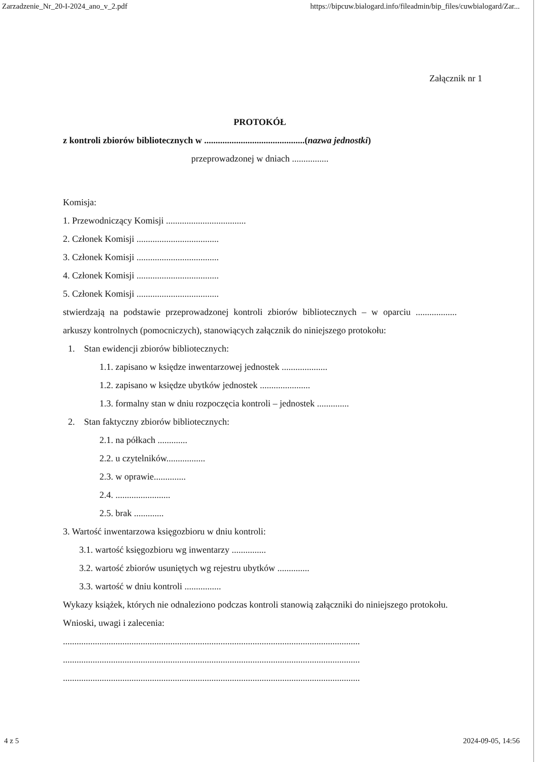Zarzadzenie_Nr_20-I-2024_ano_v_2.pdf https://bipcuw.bialogard.info/fileadmin/bip_files/cuwbialogard/Zar...
Załącznik nr 1
PROTOKÓŁ
z kontroli zbiorów bibliotecznych w ............................................(nazwa jednostki)
przeprowadzonej w dniach ................
Komisja:
1. Przewodniczący Komisji ...................................
2. Członek Komisji ....................................
3. Członek Komisji ....................................
4. Członek Komisji ....................................
5. Członek Komisji ....................................
stwierdzają na podstawie przeprowadzonej kontroli zbiorów bibliotecznych – w oparciu .................. arkuszy kontrolnych (pomocniczych), stanowiących załącznik do niniejszego protokołu:
1. Stan ewidencji zbiorów bibliotecznych:
1.1. zapisano w księdze inwentarzowej jednostek ....................
1.2. zapisano w księdze ubytków jednostek ......................
1.3. formalny stan w dniu rozpoczęcia kontroli – jednostek ..............
2. Stan faktyczny zbiorów bibliotecznych:
2.1. na półkach .............
2.2. u czytelników.................
2.3. w oprawie..............
2.4. ........................
2.5. brak .............
3. Wartość inwentarzowa księgozbioru w dniu kontroli:
3.1. wartość księgozbioru wg inwentarzy ...............
3.2. wartość zbiorów usuniętych wg rejestru ubytków ..............
3.3. wartość w dniu kontroli ................
Wykazy książek, których nie odnaleziono podczas kontroli stanowią załączniki do niniejszego protokołu. Wnioski, uwagi i zalecenia:
..................................................................................................................................
..................................................................................................................................
..................................................................................................................................
4 z 5 2024-09-05, 14:56